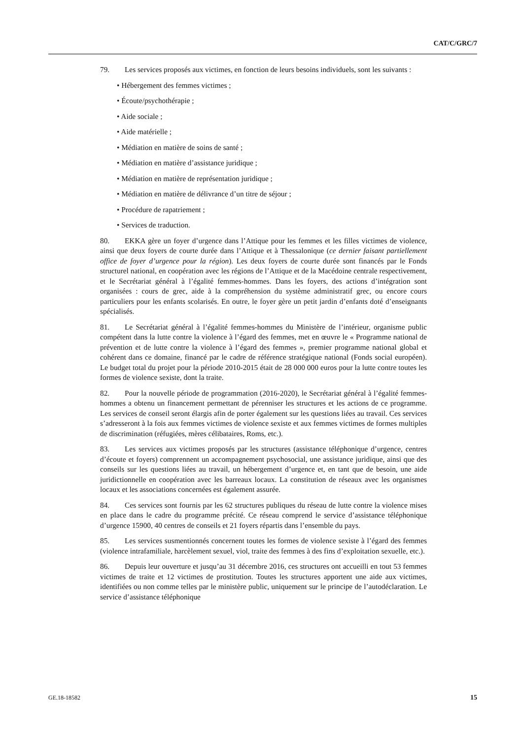CAT/C/GRC/7
79. Les services proposés aux victimes, en fonction de leurs besoins individuels, sont les suivants :
• Hébergement des femmes victimes ;
• Écoute/psychothérapie ;
• Aide sociale ;
• Aide matérielle ;
• Médiation en matière de soins de santé ;
• Médiation en matière d’assistance juridique ;
• Médiation en matière de représentation juridique ;
• Médiation en matière de délivrance d’un titre de séjour ;
• Procédure de rapatriement ;
• Services de traduction.
80. EKKA gère un foyer d’urgence dans l’Attique pour les femmes et les filles victimes de violence, ainsi que deux foyers de courte durée dans l’Attique et à Thessalonique (ce dernier faisant partiellement office de foyer d’urgence pour la région). Les deux foyers de courte durée sont financés par le Fonds structurel national, en coopération avec les régions de l’Attique et de la Macédoine centrale respectivement, et le Secrétariat général à l’égalité femmes-hommes. Dans les foyers, des actions d’intégration sont organisées : cours de grec, aide à la compréhension du système administratif grec, ou encore cours particuliers pour les enfants scolarisés. En outre, le foyer gère un petit jardin d’enfants doté d’enseignants spécialisés.
81. Le Secrétariat général à l’égalité femmes-hommes du Ministère de l’intérieur, organisme public compétent dans la lutte contre la violence à l’égard des femmes, met en œuvre le « Programme national de prévention et de lutte contre la violence à l’égard des femmes », premier programme national global et cohérent dans ce domaine, financé par le cadre de référence stratégique national (Fonds social européen). Le budget total du projet pour la période 2010-2015 était de 28 000 000 euros pour la lutte contre toutes les formes de violence sexiste, dont la traite.
82. Pour la nouvelle période de programmation (2016-2020), le Secrétariat général à l’égalité femmes-hommes a obtenu un financement permettant de pérenniser les structures et les actions de ce programme. Les services de conseil seront élargis afin de porter également sur les questions liées au travail. Ces services s’adresseront à la fois aux femmes victimes de violence sexiste et aux femmes victimes de formes multiples de discrimination (réfugiées, mères célibataires, Roms, etc.).
83. Les services aux victimes proposés par les structures (assistance téléphonique d’urgence, centres d’écoute et foyers) comprennent un accompagnement psychosocial, une assistance juridique, ainsi que des conseils sur les questions liées au travail, un hébergement d’urgence et, en tant que de besoin, une aide juridictionnelle en coopération avec les barreaux locaux. La constitution de réseaux avec les organismes locaux et les associations concernées est également assurée.
84. Ces services sont fournis par les 62 structures publiques du réseau de lutte contre la violence mises en place dans le cadre du programme précité. Ce réseau comprend le service d’assistance téléphonique d’urgence 15900, 40 centres de conseils et 21 foyers répartis dans l’ensemble du pays.
85. Les services susmentionnés concernent toutes les formes de violence sexiste à l’égard des femmes (violence intrafamiliale, harcèlement sexuel, viol, traite des femmes à des fins d’exploitation sexuelle, etc.).
86. Depuis leur ouverture et jusqu’au 31 décembre 2016, ces structures ont accueilli en tout 53 femmes victimes de traite et 12 victimes de prostitution. Toutes les structures apportent une aide aux victimes, identifiées ou non comme telles par le ministère public, uniquement sur le principe de l’autodéclaration. Le service d’assistance téléphonique
GE.18-18582 15